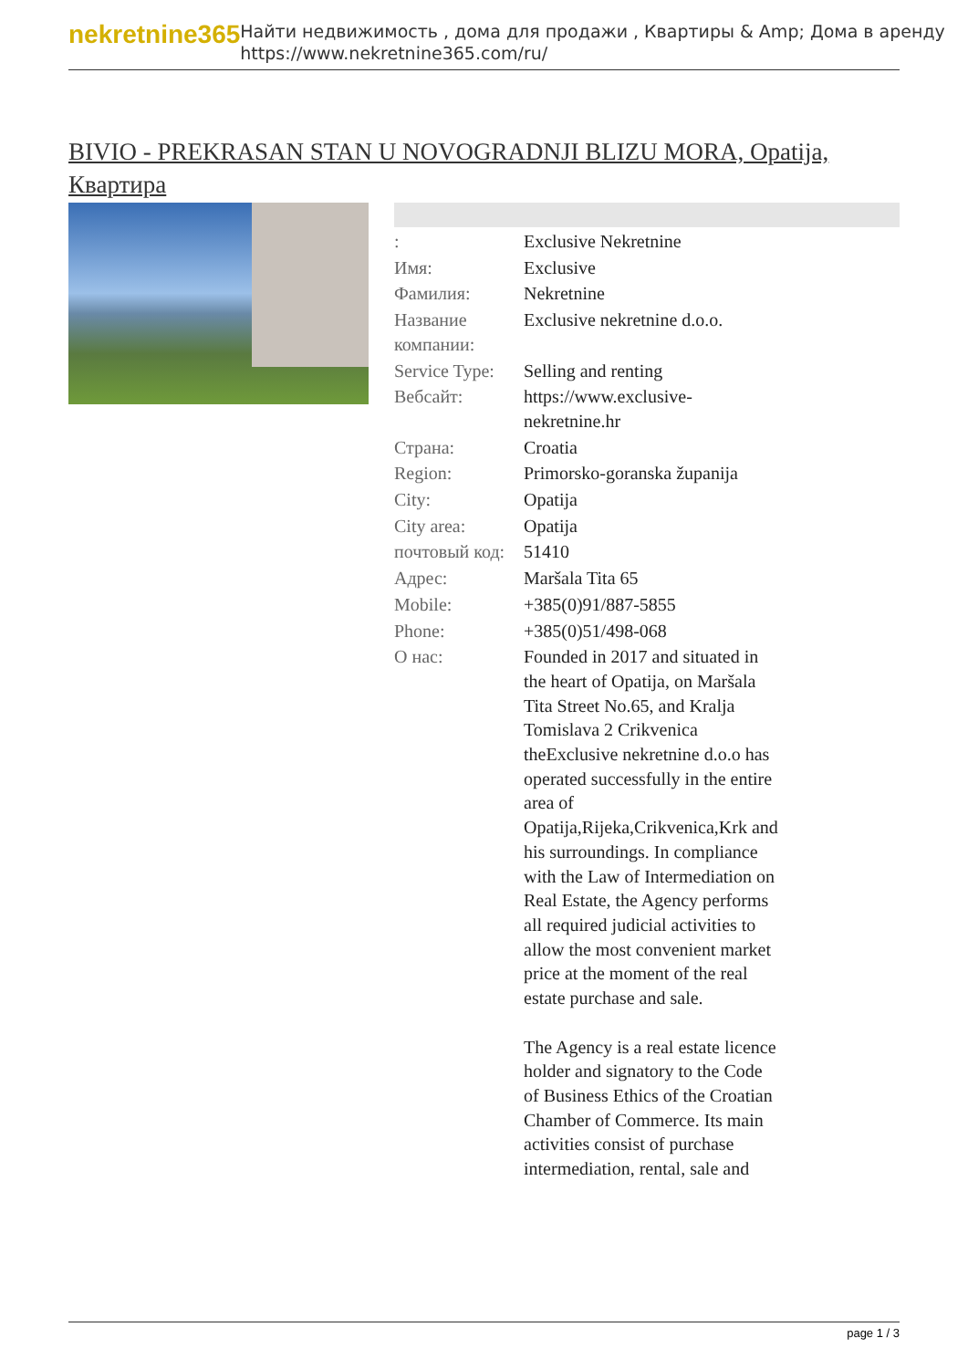nekretnine365
Найти недвижимость , дома для продажи , Квартиры & Amp; Дома в аренду
https://www.nekretnine365.com/ru/
BIVIO - PREKRASAN STAN U NOVOGRADNJI BLIZU MORA, Opatija, Квартира
| : | Exclusive Nekretnine |
| Имя: | Exclusive |
| Фамилия: | Nekretnine |
| Название компании: | Exclusive nekretnine d.o.o. |
| Service Type: | Selling and renting |
| Вебсайт: | https://www.exclusive-nekretnine.hr |
| Страна: | Croatia |
| Region: | Primorsko-goranska županija |
| City: | Opatija |
| City area: | Opatija |
| почтовый код: | 51410 |
| Адрес: | Maršala Tita 65 |
| Mobile: | +385(0)91/887-5855 |
| Phone: | +385(0)51/498-068 |
| О нас: | Founded in 2017 and situated in the heart of Opatija, on Maršala Tita Street No.65, and Kralja Tomislava 2 Crikvenica theExclusive nekretnine d.o.o has operated successfully in the entire area of Opatija,Rijeka,Crikvenica,Krk and his surroundings. In compliance with the Law of Intermediation on Real Estate, the Agency performs all required judicial activities to allow the most convenient market price at the moment of the real estate purchase and sale. The Agency is a real estate licence holder and signatory to the Code of Business Ethics of the Croatian Chamber of Commerce. Its main activities consist of purchase intermediation, rental, sale and |
page 1 / 3